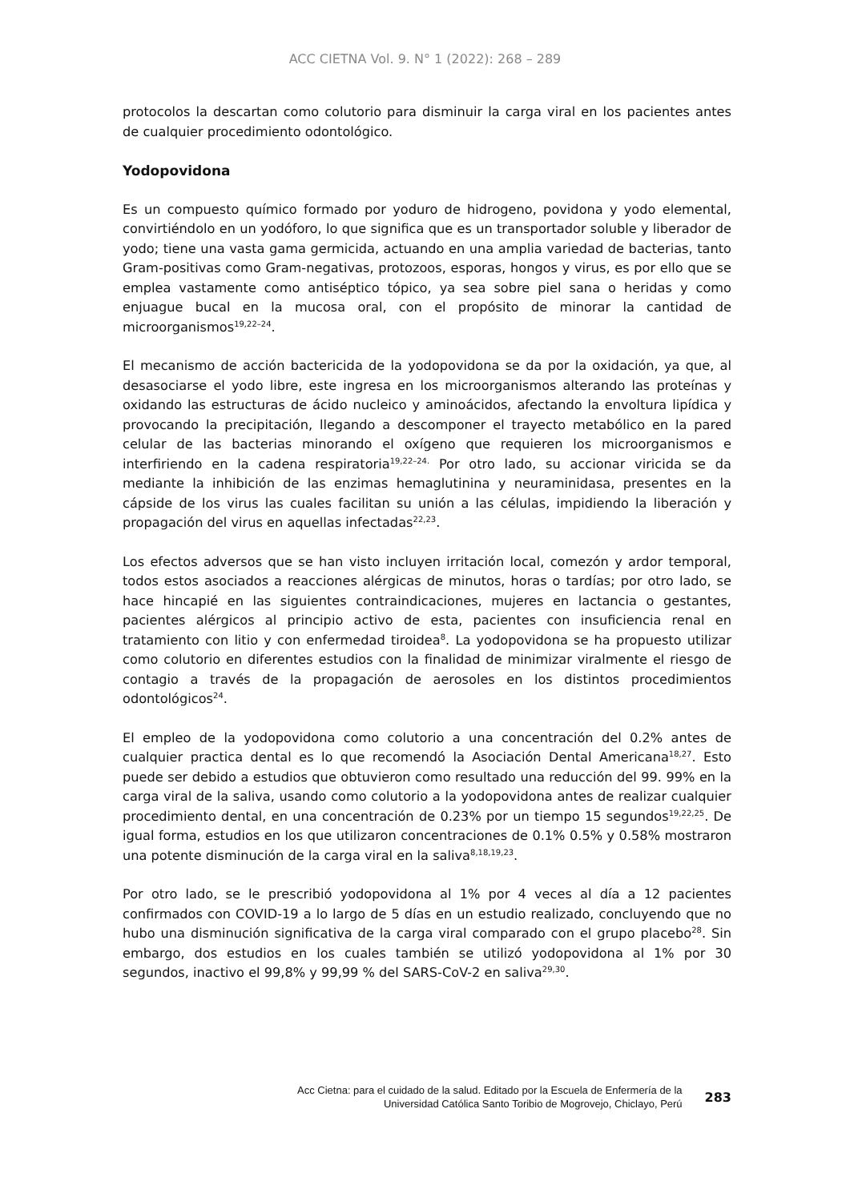ACC CIETNA Vol. 9. N° 1 (2022): 268 – 289
protocolos la descartan como colutorio para disminuir la carga viral en los pacientes antes de cualquier procedimiento odontológico.
Yodopovidona
Es un compuesto químico formado por yoduro de hidrogeno, povidona y yodo elemental, convirtiéndolo en un yodóforo, lo que significa que es un transportador soluble y liberador de yodo; tiene una vasta gama germicida, actuando en una amplia variedad de bacterias, tanto Gram-positivas como Gram-negativas, protozoos, esporas, hongos y virus, es por ello que se emplea vastamente como antiséptico tópico, ya sea sobre piel sana o heridas y como enjuague bucal en la mucosa oral, con el propósito de minorar la cantidad de microorganismos<sup>19,22–24</sup>.
El mecanismo de acción bactericida de la yodopovidona se da por la oxidación, ya que, al desasociarse el yodo libre, este ingresa en los microorganismos alterando las proteínas y oxidando las estructuras de ácido nucleico y aminoácidos, afectando la envoltura lipídica y provocando la precipitación, llegando a descomponer el trayecto metabólico en la pared celular de las bacterias minorando el oxígeno que requieren los microorganismos e interfiriendo en la cadena respiratoria<sup>19,22–24.</sup> Por otro lado, su accionar viricida se da mediante la inhibición de las enzimas hemaglutinina y neuraminidasa, presentes en la cápside de los virus las cuales facilitan su unión a las células, impidiendo la liberación y propagación del virus en aquellas infectadas<sup>22,23</sup>.
Los efectos adversos que se han visto incluyen irritación local, comezón y ardor temporal, todos estos asociados a reacciones alérgicas de minutos, horas o tardías; por otro lado, se hace hincapié en las siguientes contraindicaciones, mujeres en lactancia o gestantes, pacientes alérgicos al principio activo de esta, pacientes con insuficiencia renal en tratamiento con litio y con enfermedad tiroidea<sup>8</sup>. La yodopovidona se ha propuesto utilizar como colutorio en diferentes estudios con la finalidad de minimizar viralmente el riesgo de contagio a través de la propagación de aerosoles en los distintos procedimientos odontológicos<sup>24</sup>.
El empleo de la yodopovidona como colutorio a una concentración del 0.2% antes de cualquier practica dental es lo que recomendó la Asociación Dental Americana<sup>18,27</sup>. Esto puede ser debido a estudios que obtuvieron como resultado una reducción del 99. 99% en la carga viral de la saliva, usando como colutorio a la yodopovidona antes de realizar cualquier procedimiento dental, en una concentración de 0.23% por un tiempo 15 segundos<sup>19,22,25</sup>. De igual forma, estudios en los que utilizaron concentraciones de 0.1% 0.5% y 0.58% mostraron una potente disminución de la carga viral en la saliva<sup>8,18,19,23</sup>.
Por otro lado, se le prescribió yodopovidona al 1% por 4 veces al día a 12 pacientes confirmados con COVID-19 a lo largo de 5 días en un estudio realizado, concluyendo que no hubo una disminución significativa de la carga viral comparado con el grupo placebo<sup>28</sup>. Sin embargo, dos estudios en los cuales también se utilizó yodopovidona al 1% por 30 segundos, inactivo el 99,8% y 99,99 % del SARS-CoV-2 en saliva<sup>29,30</sup>.
Acc Cietna: para el cuidado de la salud. Editado por la Escuela de Enfermería de la
Universidad Católica Santo Toribio de Mogrovejo, Chiclayo, Perú
283